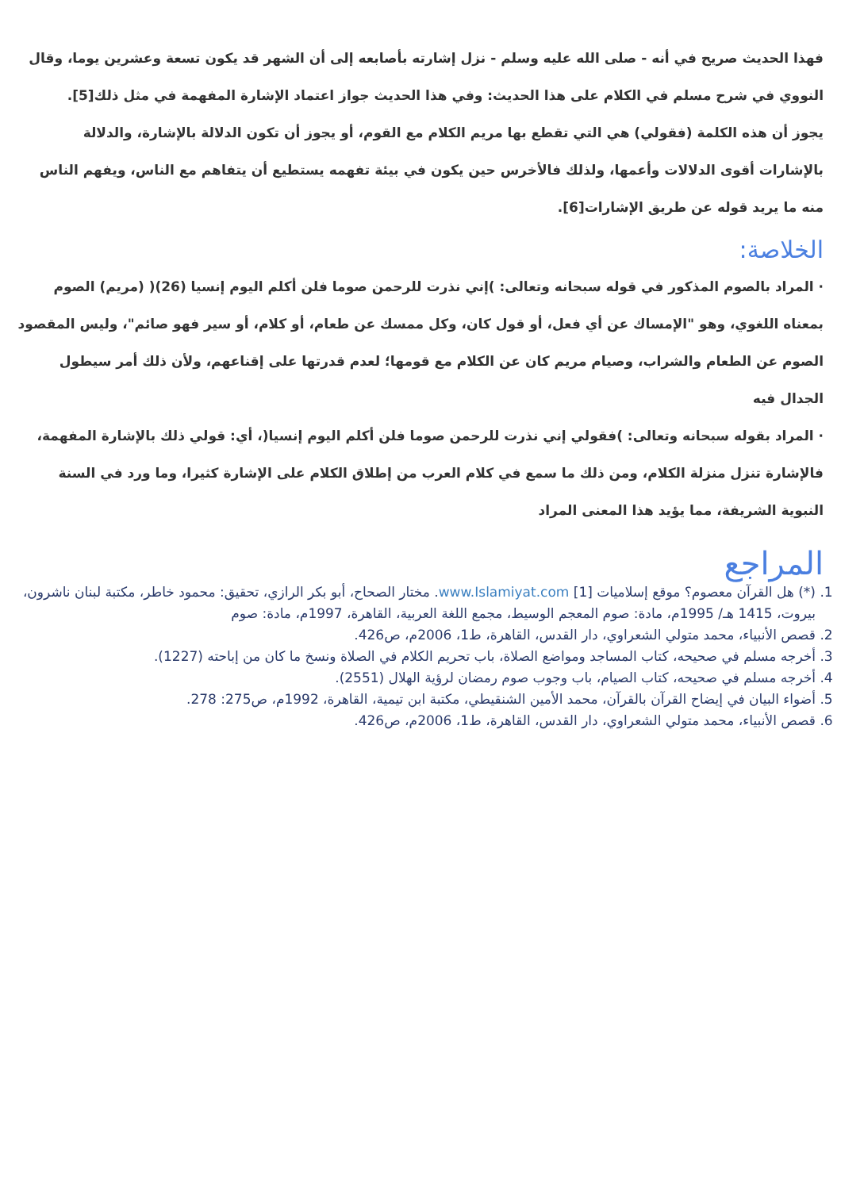فهذا الحديث صريح في أنه - صلى الله عليه وسلم - نزل إشارته بأصابعه إلى أن الشهر قد يكون تسعة وعشرين يوما، وقال النووي في شرح مسلم في الكلام على هذا الحديث: وفي هذا الحديث جواز اعتماد الإشارة المفهمة في مثل ذلك[5].
يجوز أن هذه الكلمة (فقولي) هي التي تقطع بها مريم الكلام مع القوم، أو يجوز أن تكون الدلالة بالإشارة، والدلالة بالإشارات أقوى الدلالات وأعمها، ولذلك فالأخرس حين يكون في بيئة تفهمه يستطيع أن يتفاهم مع الناس، ويفهم الناس منه ما يريد قوله عن طريق الإشارات[6].
الخلاصة:
· المراد بالصوم المذكور في قوله سبحانه وتعالى: )إني نذرت للرحمن صوما فلن أكلم اليوم إنسيا (26)( (مريم) الصوم بمعناه اللغوي، وهو "الإمساك عن أي فعل، أو قول كان، وكل ممسك عن طعام، أو كلام، أو سير فهو صائم"، وليس المقصود الصوم عن الطعام والشراب، وصيام مريم كان عن الكلام مع قومها؛ لعدم قدرتها على إقناعهم، ولأن ذلك أمر سيطول الجدال فيه
· المراد بقوله سبحانه وتعالى: )فقولي إني نذرت للرحمن صوما فلن أكلم اليوم إنسيا(، أي: قولي ذلك بالإشارة المفهمة، فالإشارة تنزل منزلة الكلام، ومن ذلك ما سمع في كلام العرب من إطلاق الكلام على الإشارة كثيرا، وما ورد في السنة النبوية الشريفة، مما يؤيد هذا المعنى المراد
المراجع
1. (*) هل القرآن معصوم؟ موقع إسلاميات www.Islamiyat.com [1]. مختار الصحاح، أبو بكر الرازي، تحقيق: محمود خاطر، مكتبة لبنان ناشرون، بيروت، 1415 هـ/ 1995م، مادة: صوم المعجم الوسيط، مجمع اللغة العربية، القاهرة، 1997م، مادة: صوم
2. قصص الأنبياء، محمد متولي الشعراوي، دار القدس، القاهرة، ط1، 2006م، ص426.
3. أخرجه مسلم في صحيحه، كتاب المساجد ومواضع الصلاة، باب تحريم الكلام في الصلاة ونسخ ما كان من إباحته (1227).
4. أخرجه مسلم في صحيحه، كتاب الصيام، باب وجوب صوم رمضان لرؤية الهلال (2551).
5. أضواء البيان في إيضاح القرآن بالقرآن، محمد الأمين الشنقيطي، مكتبة ابن تيمية، القاهرة، 1992م، ص275: 278.
6. قصص الأنبياء، محمد متولي الشعراوي، دار القدس، القاهرة، ط1، 2006م، ص426.